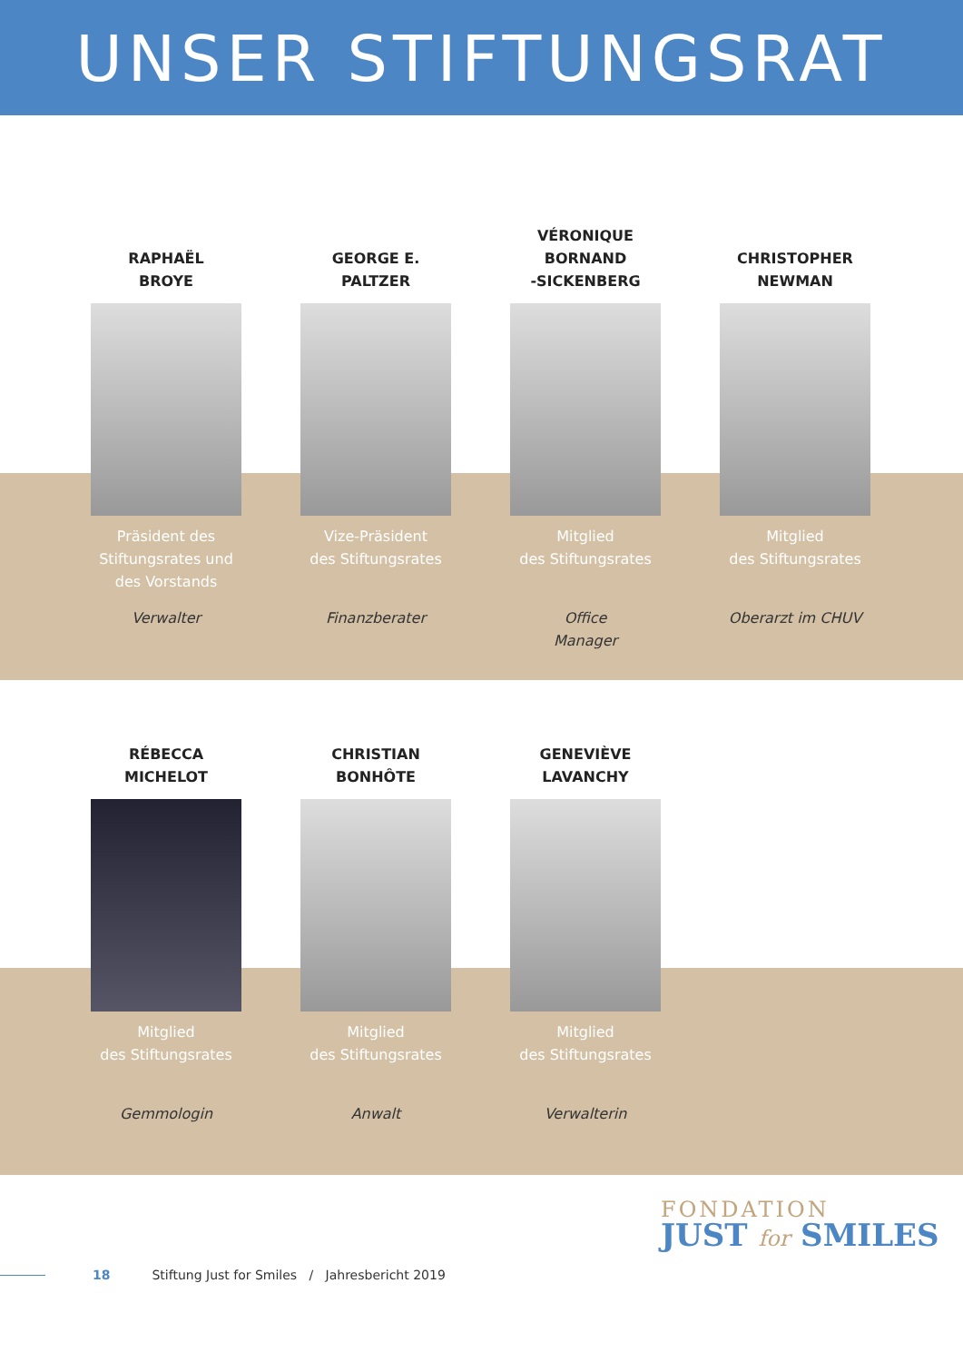UNSER STIFTUNGSRAT
RAPHAËL
BROYE
Präsident des Stiftungsrates und des Vorstands
Verwalter
GEORGE E.
PALTZER
Vize-Präsident
des Stiftungsrates
Finanzberater
VÉRONIQUE
BORNAND
-SICKENBERG
Mitglied
des Stiftungsrates
Office
Manager
CHRISTOPHER
NEWMAN
Mitglied
des Stiftungsrates
Oberarzt im CHUV
RÉBECCA
MICHELOT
Mitglied
des Stiftungsrates
Gemmologin
CHRISTIAN
BONHÔTE
Mitglied
des Stiftungsrates
Anwalt
GENEVIÈVE
LAVANCHY
Mitglied
des Stiftungsrates
Verwalterin
FONDATION
JUST for SMILES
18 Stiftung Just for Smiles / Jahresbericht 2019